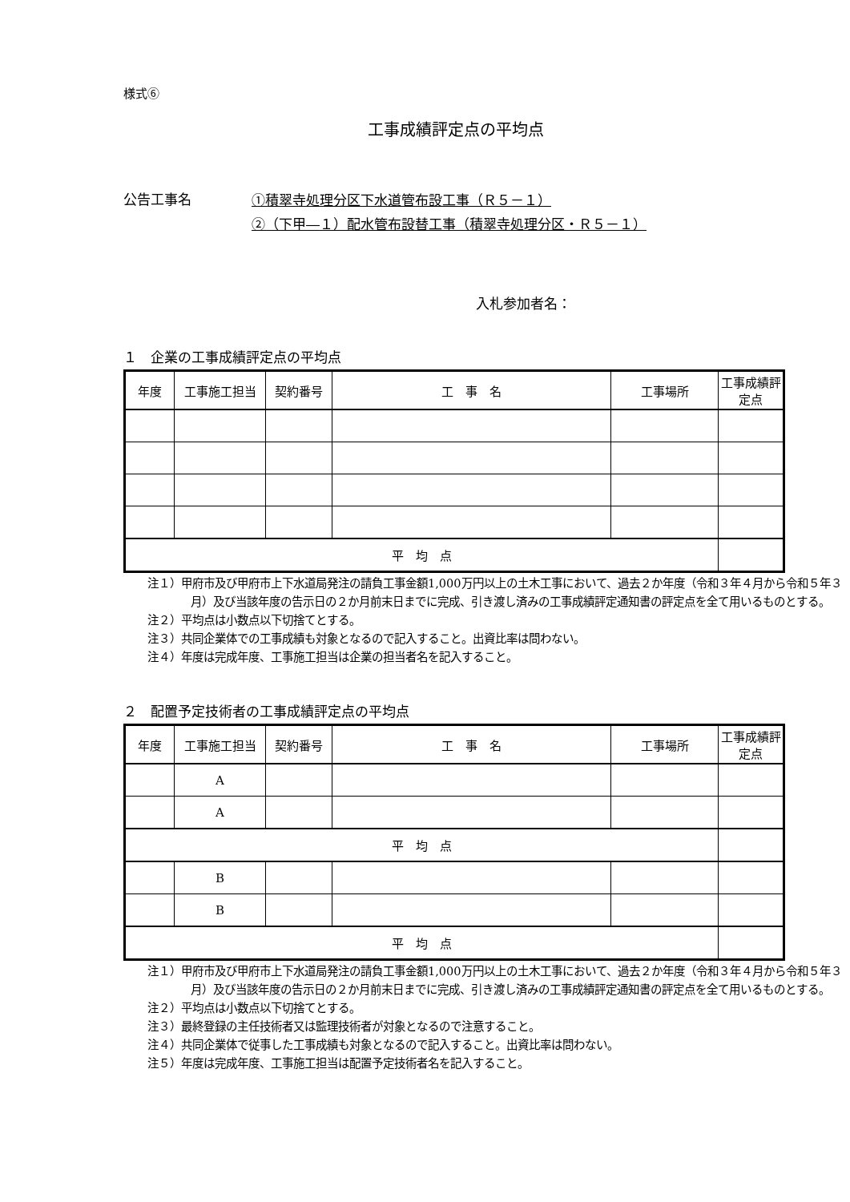様式⑥
工事成績評定点の平均点
公告工事名
①積翠寺処理分区下水道管布設工事（Ｒ５－１）
②（下甲―１）配水管布設替工事（積翠寺処理分区・Ｒ５－１）
入札参加者名：
１　企業の工事成績評定点の平均点
| 年度 | 工事施工担当 | 契約番号 | 工 事 名 | 工事場所 | 工事成績評定点 |
| --- | --- | --- | --- | --- | --- |
| 平 均 点 | | | | | |
注１）甲府市及び甲府市上下水道局発注の請負工事金額1,000万円以上の土木工事において、過去２か年度（令和３年４月から令和５年３月）及び当該年度の告示日の２か月前末日までに完成、引き渡し済みの工事成績評定通知書の評定点を全て用いるものとする。
注２）平均点は小数点以下切捨てとする。
注３）共同企業体での工事成績も対象となるので記入すること。出資比率は問わない。
注４）年度は完成年度、工事施工担当は企業の担当者名を記入すること。
２　配置予定技術者の工事成績評定点の平均点
| 年度 | 工事施工担当 | 契約番号 | 工 事 名 | 工事場所 | 工事成績評定点 |
| --- | --- | --- | --- | --- | --- |
| | A | | | | |
| | A | | | | |
| 平 均 点 | | | | | |
| | B | | | | |
| | B | | | | |
| 平 均 点 | | | | | |
注１）甲府市及び甲府市上下水道局発注の請負工事金額1,000万円以上の土木工事において、過去２か年度（令和３年４月から令和５年３月）及び当該年度の告示日の２か月前末日までに完成、引き渡し済みの工事成績評定通知書の評定点を全て用いるものとする。
注２）平均点は小数点以下切捨てとする。
注３）最終登録の主任技術者又は監理技術者が対象となるので注意すること。
注４）共同企業体で従事した工事成績も対象となるので記入すること。出資比率は問わない。
注５）年度は完成年度、工事施工担当は配置予定技術者名を記入すること。